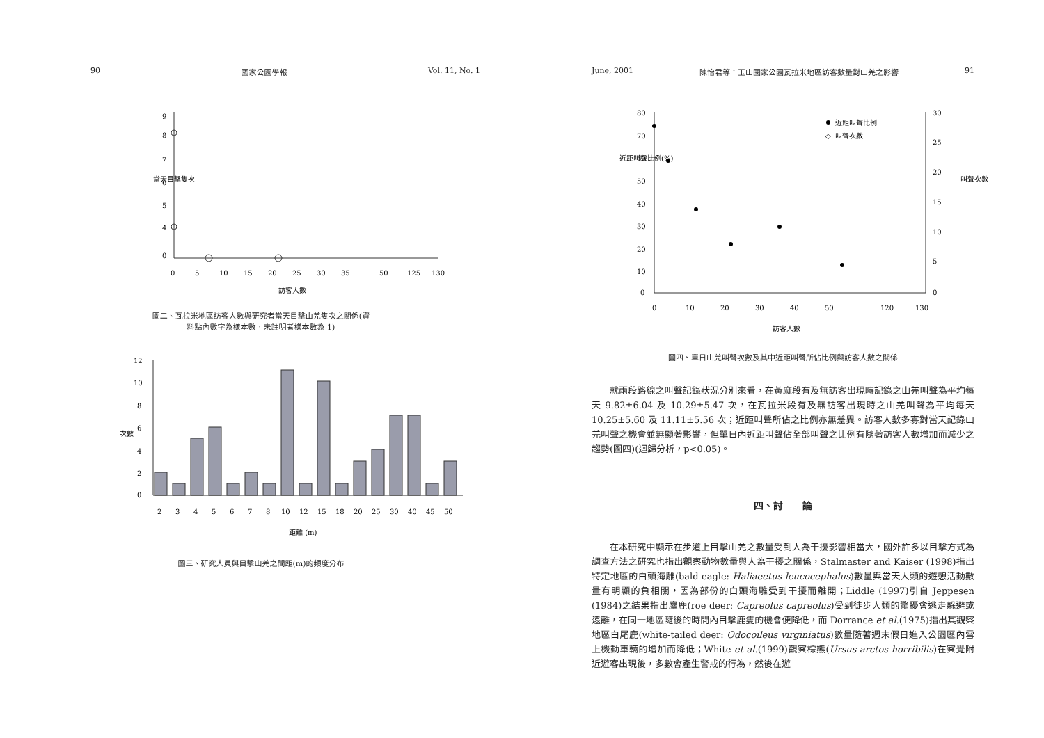90 國家公園學報 Vol. 11, No. 1
9
8
7
6
5
4
0
當天目擊隻次
0
5
10
15
20
25
30
35
50
125
130
訪客人數
圖二、瓦拉米地區訪客人數與研究者當天目擊山羌隻次之關係(資
料點內數字為樣本數，未註明者樣本數為 1)
12
10
8
6
4
2
0
次數
2
3
4
5
6
7
8
10
12
15
18
20
25
30
40
45
50
距離 (m)
圖三、研究人員與目擊山羌之間距(m)的頻度分布
June, 2001 陳怡君等：玉山國家公園瓦拉米地區訪客數量對山羌之影響 91
80
70
60
50
40
30
20
10
0
30
25
20
15
10
5
0
近距叫聲比例(%)
叫聲次數
近距叫聲比例
◇
叫聲次數
0
10
20
30
40
50
120
130
訪客人數
圖四、單日山羌叫聲次數及其中近距叫聲所佔比例與訪客人數之關係
就兩段路線之叫聲記錄狀況分別來看，在黃麻段有及無訪客出現時記錄之山羌叫聲為平均每天 9.82±6.04 及 10.29±5.47 次，在瓦拉米段有及無訪客出現時之山羌叫聲為平均每天 10.25±5.60 及 11.11±5.56 次；近距叫聲所佔之比例亦無差異。訪客人數多寡對當天記錄山羌叫聲之機會並無顯著影響，但單日內近距叫聲佔全部叫聲之比例有隨著訪客人數增加而減少之趨勢(圖四)(迴歸分析，p<0.05)。
四、討　　論
在本研究中顯示在步道上目擊山羌之數量受到人為干擾影響相當大，國外許多以目擊方式為調查方法之研究也指出觀察動物數量與人為干擾之關係，Stalmaster and Kaiser (1998)指出特定地區的白頭海雕(bald eagle: Haliaeetus leucocephalus)數量與當天人類的遊憩活動數量有明顯的負相關，因為部份的白頭海雕受到干擾而離開；Liddle (1997)引自 Jeppesen (1984)之結果指出麞鹿(roe deer: Capreolus capreolus)受到徒步人類的驚擾會逃走躲避或遠離，在同一地區隨後的時間內目擊鹿隻的機會便降低，而 Dorrance et al.(1975)指出其觀察地區白尾鹿(white-tailed deer: Odocoileus virginiatus)數量隨著週末假日進入公園區內雪上機動車輛的增加而降低；White et al.(1999)觀察棕熊(Ursus arctos horribilis)在察覺附近遊客出現後，多數會產生警戒的行為，然後在遊